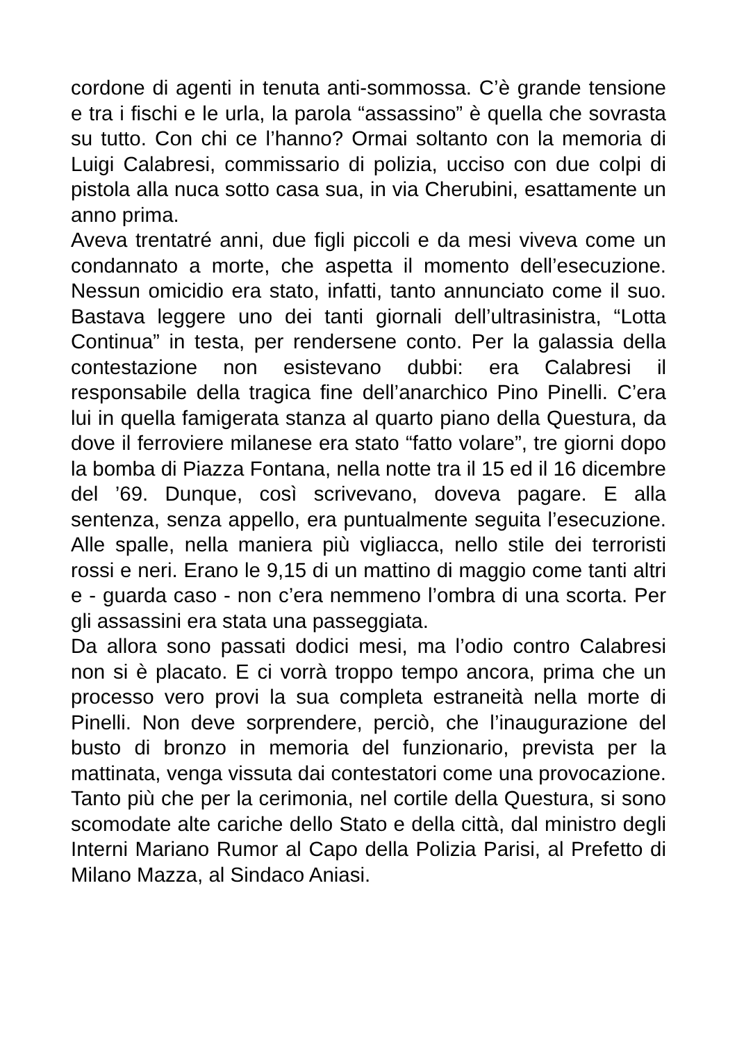cordone di agenti in tenuta anti-sommossa. C’è grande tensione e tra i fischi e le urla, la parola “assassino” è quella che sovrasta su tutto. Con chi ce l’hanno? Ormai soltanto con la memoria di Luigi Calabresi, commissario di polizia, ucciso con due colpi di pistola alla nuca sotto casa sua, in via Cherubini, esattamente un anno prima.
Aveva trentatré anni, due figli piccoli e da mesi viveva come un condannato a morte, che aspetta il momento dell’esecuzione. Nessun omicidio era stato, infatti, tanto annunciato come il suo. Bastava leggere uno dei tanti giornali dell’ultrasinistra, “Lotta Continua” in testa, per rendersene conto. Per la galassia della contestazione non esistevano dubbi: era Calabresi il responsabile della tragica fine dell’anarchico Pino Pinelli. C’era lui in quella famigerata stanza al quarto piano della Questura, da dove il ferroviere milanese era stato “fatto volare”, tre giorni dopo la bomba di Piazza Fontana, nella notte tra il 15 ed il 16 dicembre del ’69. Dunque, così scrivevano, doveva pagare. E alla sentenza, senza appello, era puntualmente seguita l’esecuzione. Alle spalle, nella maniera più vigliacca, nello stile dei terroristi rossi e neri. Erano le 9,15 di un mattino di maggio come tanti altri e - guarda caso - non c’era nemmeno l’ombra di una scorta. Per gli assassini era stata una passeggiata.
Da allora sono passati dodici mesi, ma l’odio contro Calabresi non si è placato. E ci vorrà troppo tempo ancora, prima che un processo vero provi la sua completa estraneità nella morte di Pinelli. Non deve sorprendere, perciò, che l’inaugurazione del busto di bronzo in memoria del funzionario, prevista per la mattinata, venga vissuta dai contestatori come una provocazione. Tanto più che per la cerimonia, nel cortile della Questura, si sono scomodate alte cariche dello Stato e della città, dal ministro degli Interni Mariano Rumor al Capo della Polizia Parisi, al Prefetto di Milano Mazza, al Sindaco Aniasi.